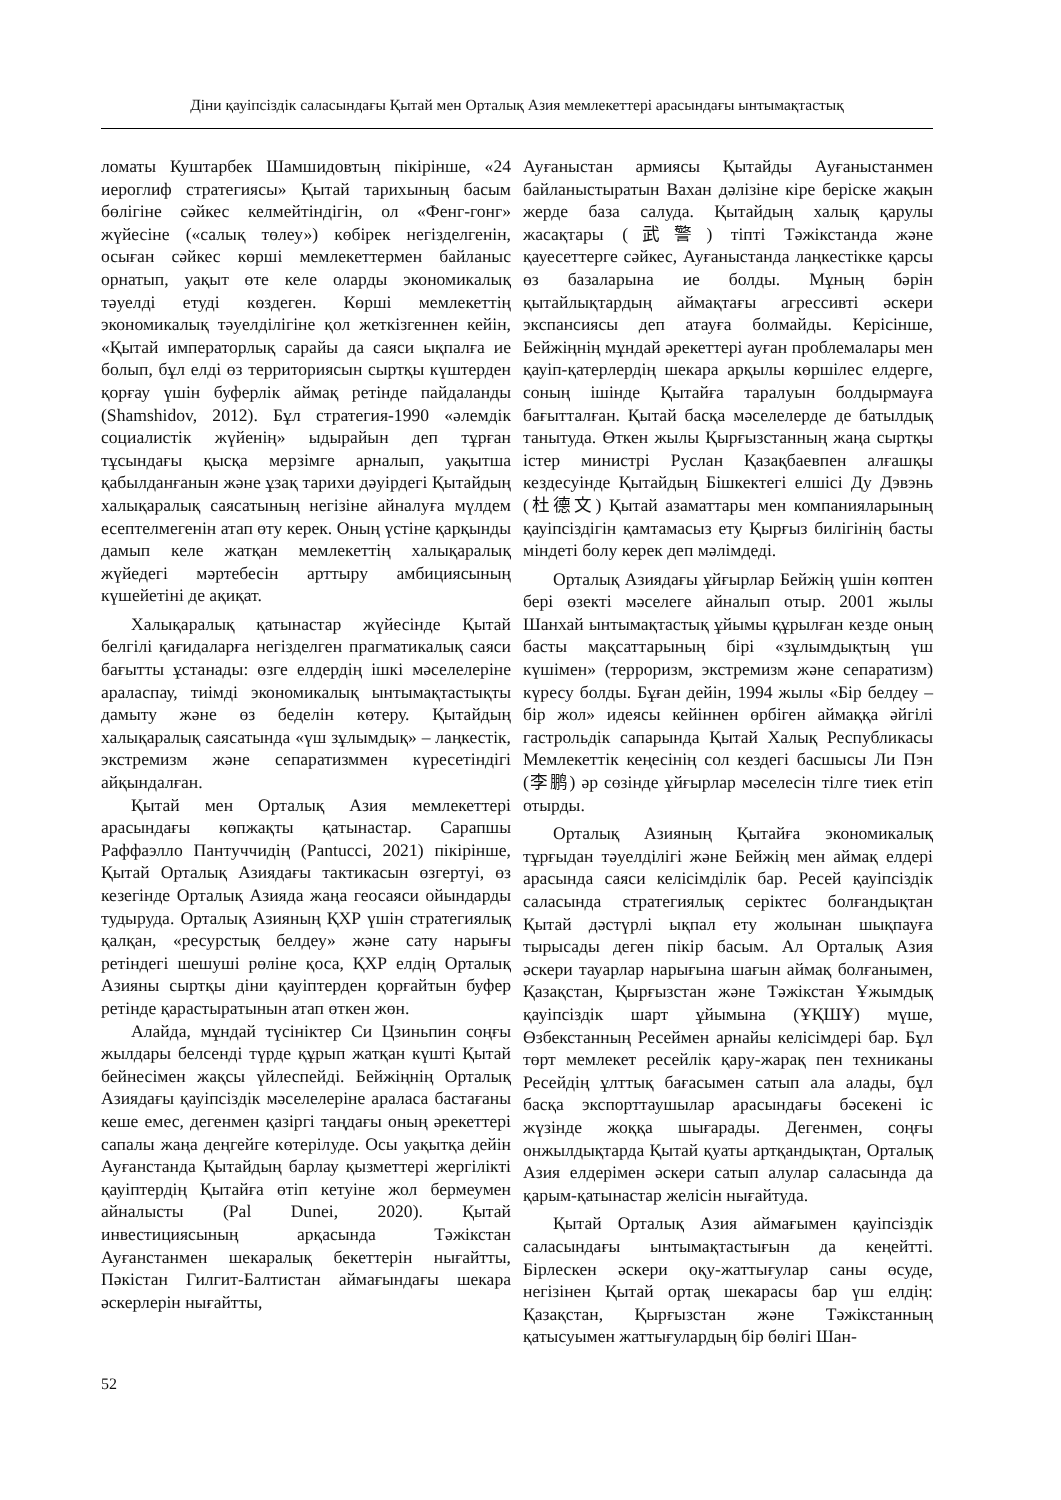Діни қауіпсіздік саласындағы Қытай мен Орталық Азия мемлекеттері арасындағы ынтымақтастық
ломаты Куштарбек Шамшидовтың пікірінше, «24 иероглиф стратегиясы» Қытай тарихының басым бөлігіне сәйкес келмейтіндігін, ол «Фенг-гонг» жүйесіне («салық төлеу») көбірек негізделгенін, осыған сәйкес көрші мемлекеттермен байланыс орнатып, уақыт өте келе оларды экономикалық тәуелді етуді көздеген. Көрші мемлекеттің экономикалық тәуелділігіне қол жеткізгеннен кейін, «Қытай императорлық сарайы да саяси ықпалға ие болып, бұл елді өз территориясын сыртқы күштерден қорғау үшін буферлік аймақ ретінде пайдаланды (Shamshidov, 2012). Бұл стратегия-1990 «әлемдік социалистік жүйенің» ыдырайын деп тұрған тұсындағы қысқа мерзімге арналып, уақытша қабылданғанын және ұзақ тарихи дәуірдегі Қытайдың халықаралық саясатының негізіне айналуға мүлдем есептелмегенін атап өту керек. Оның үстіне қарқынды дамып келе жатқан мемлекеттің халықаралық жүйедегі мәртебесін арттыру амбициясының күшейетіні де ақиқат.
Халықаралық қатынастар жүйесінде Қытай белгілі қағидаларға негізделген прагматикалық саяси бағытты ұстанады: өзге елдердің ішкі мәселелеріне араласпау, тиімді экономикалық ынтымақтастықты дамыту және өз беделін көтеру. Қытайдың халықаралық саясатында «үш зұлымдық» – лаңкестік, экстремизм және сепаратизммен күресетіндігі айқындалған.
Қытай мен Орталық Азия мемлекеттері арасындағы көпжақты қатынастар. Сарапшы Раффаэлло Пантуччидің (Pantucci, 2021) пікірінше, Қытай Орталық Азиядағы тактикасын өзгертуі, өз кезегінде Орталық Азияда жаңа геосаяси ойындарды тудыруда. Орталық Азияның ҚХР үшін стратегиялық қалқан, «ресурстық белдеу» және сату нарығы ретіндегі шешуші рөліне қоса, ҚХР елдің Орталық Азияны сыртқы діни қауіптерден қорғайтын буфер ретінде қарастыратынын атап өткен жөн.
Алайда, мұндай түсініктер Си Цзиньпин соңғы жылдары белсенді түрде құрып жатқан күшті Қытай бейнесімен жақсы үйлеспейді. Бейжіңнің Орталық Азиядағы қауіпсіздік мәселелеріне араласа бастағаны кеше емес, дегенмен қазіргі таңдағы оның әрекеттері сапалы жаңа деңгейге көтерілуде. Осы уақытқа дейін Ауғанстанда Қытайдың барлау қызметтері жергілікті қауіптердің Қытайға өтіп кетуіне жол бермеумен айналысты (Pal Dunei, 2020). Қытай инвестициясының арқасында Тәжікстан Ауғанстанмен шекаралық бекеттерін нығайтты, Пәкістан Гилгит-Балтистан аймағындағы шекара әскерлерін нығайтты,
Ауғаныстан армиясы Қытайды Ауғаныстанмен байланыстыратын Вахан дәлізіне кіре беріске жақын жерде база салуда. Қытайдың халық қарулы жасақтары (武警) тіпті Тәжікстанда және қауесеттерге сәйкес, Ауғаныстанда лаңкестікке қарсы өз базаларына ие болды. Мұның бәрін қытайлықтардың аймақтағы агрессивті әскери экспансиясы деп атауға болмайды. Керісінше, Бейжіңнің мұндай әрекеттері ауған проблемалары мен қауіп-қатерлердің шекара арқылы көршілес елдерге, соның ішінде Қытайға таралуын болдырмауға бағытталған. Қытай басқа мәселелерде де батылдық танытуда. Өткен жылы Қырғызстанның жаңа сыртқы істер министрі Руслан Қазақбаевпен алғашқы кездесуінде Қытайдың Бішкектегі елшісі Ду Дэвэнь (杜德文) Қытай азаматтары мен компанияларының қауіпсіздігін қамтамасыз ету Қырғыз билігінің басты міндеті болу керек деп мәлімдеді.
Орталық Азиядағы ұйғырлар Бейжің үшін көптен бері өзекті мәселеге айналып отыр. 2001 жылы Шанхай ынтымақтастық ұйымы құрылған кезде оның басты мақсаттарының бірі «зұлымдықтың үш күшімен» (терроризм, экстремизм және сепаратизм) күресу болды. Бұған дейін, 1994 жылы «Бір белдеу – бір жол» идеясы кейіннен өрбіген аймаққа әйгілі гастрольдік сапарында Қытай Халық Республикасы Мемлекеттік кеңесінің сол кездегі басшысы Ли Пэн (李鹏) әр сөзінде ұйғырлар мәселесін тілге тиек етіп отырды.
Орталық Азияның Қытайға экономикалық тұрғыдан тәуелділігі және Бейжің мен аймақ елдері арасында саяси келісімділік бар. Ресей қауіпсіздік саласында стратегиялық серіктес болғандықтан Қытай дәстүрлі ықпал ету жолынан шықпауға тырысады деген пікір басым. Ал Орталық Азия әскери тауарлар нарығына шағын аймақ болғанымен, Қазақстан, Қырғызстан және Тәжікстан Ұжымдық қауіпсіздік шарт ұйымына (ҰҚШҰ) мүше, Өзбекстанның Ресеймен арнайы келісімдері бар. Бұл төрт мемлекет ресейлік қару-жарақ пен техниканы Ресейдің ұлттық бағасымен сатып ала алады, бұл басқа экспорттаушылар арасындағы бәсекені іс жүзінде жоққа шығарады. Дегенмен, соңғы онжылдықтарда Қытай қуаты артқандықтан, Орталық Азия елдерімен әскери сатып алулар саласында да қарым-қатынастар желісін нығайтуда.
Қытай Орталық Азия аймағымен қауіпсіздік саласындағы ынтымақтастығын да кеңейтті. Бірлескен әскери оқу-жаттығулар саны өсуде, негізінен Қытай ортақ шекарасы бар үш елдің: Қазақстан, Қырғызстан және Тәжікстанның қатысуымен жаттығулардың бір бөлігі Шан-
52